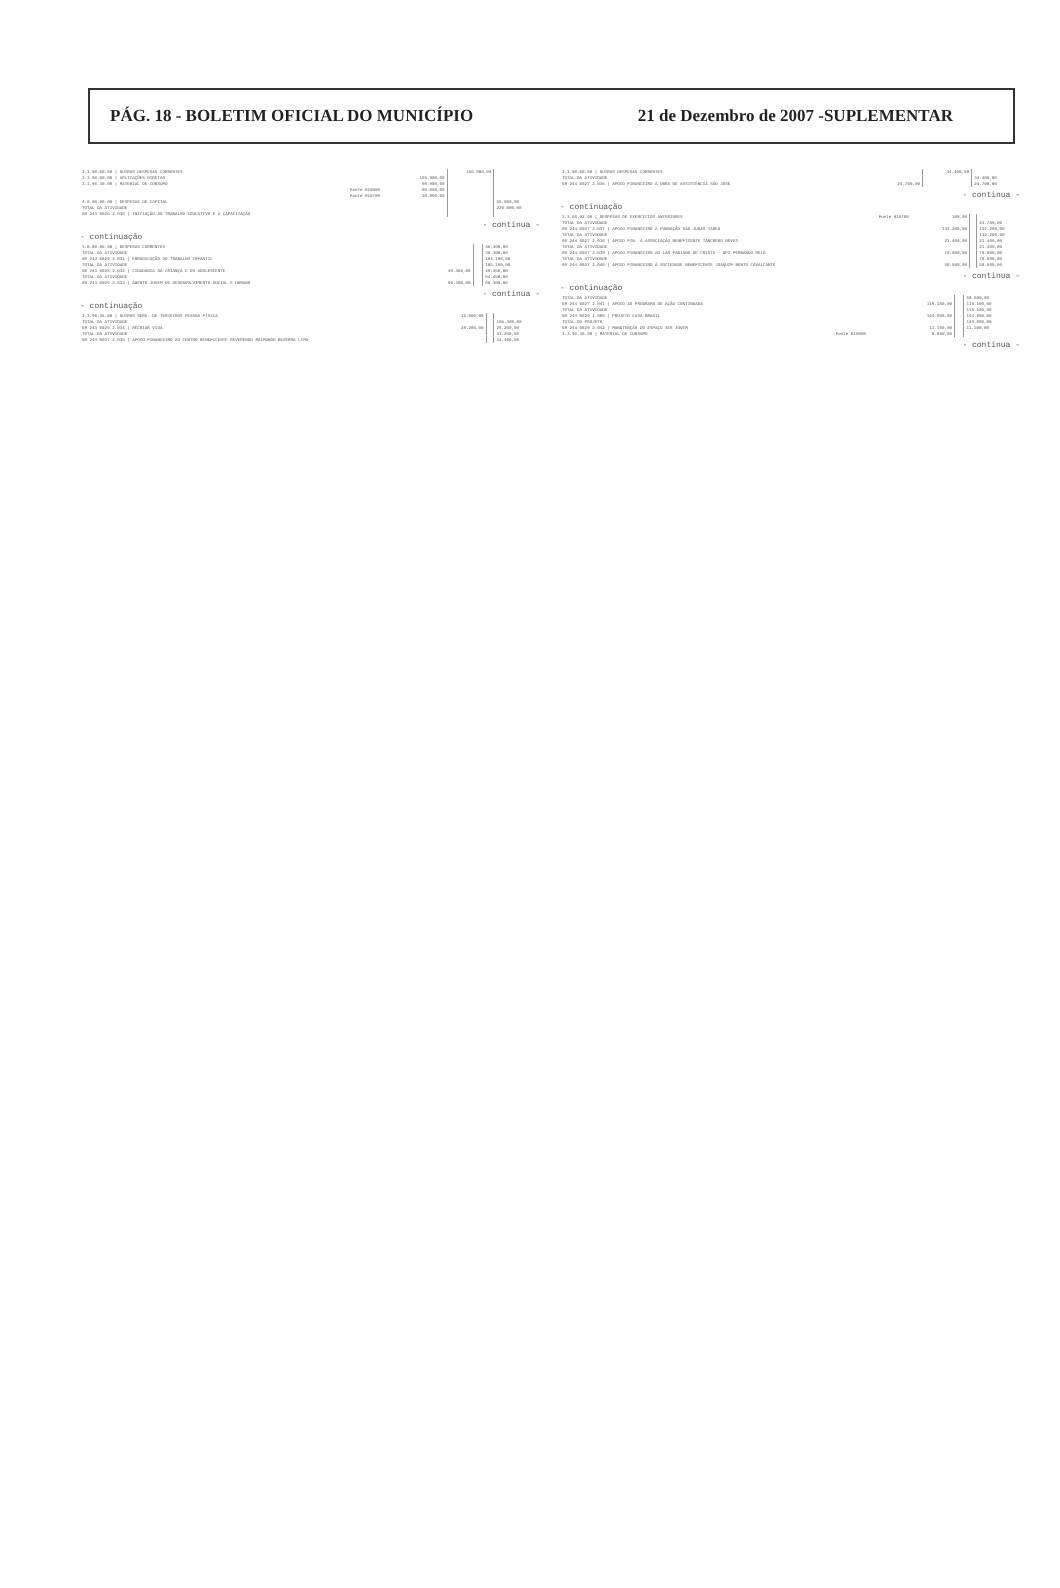PÁG. 18 - BOLETIM OFICIAL DO MUNICÍPIO 21 de Dezembro de 2007 -SUPLEMENTAR
| 3.3.00.00.00 / OUTRAS DESPESAS CORRENTES | | | 165.900,00 | |
| 3.3.90.00.00 / APLICAÇÕES DIRETAS | | 165.900,00 | | |
| 3.3.90.30.00 / MATERIAL DE CONSUMO | | 90.900,00 | | |
| | Fonte 010000 | 80.000,00 | | |
| | Fonte 010700 | 10.900,00 | | |
| 4.0.00.00.00 / DESPESAS DE CAPITAL | | | | 55.000,00 |
| TOTAL DA ATIVIDADE | | | | 220.000,00 |
| 08 243 0025 2.030 / INICIAÇÃO AO TRABALHO EDUCATIVO E À CAPACITAÇÃO | | | | |
- continua -
- continuação
| 3.0.00.00.00 / DESPESAS CORRENTES | | | | 36.300,00 |
| TOTAL DA ATIVIDADE | | | | 36.300,00 |
| 08 243 0025 2.031 / ERRADICAÇÃO DO TRABALHO INFANTIL | | | | 104.190,00 |
| TOTAL DA ATIVIDADE | | | | 105.190,00 |
| 08 243 0025 2.032 / CIDADANIA DA CRIANÇA E DO ADOLESCENTE | | 49.450,00 | | 49.450,00 |
| TOTAL DA ATIVIDADE | | | | 54.450,00 |
| 08 243 0025 2.033 / AGENTE JOVEM DE DESENVOLVIMENTO SOCIAL E HUMANO | | 96.300,00 | | 96.300,00 |
- continua -
- continuação
| 3.3.90.36.00 / OUTROS SERV. DE TERCEIROS PESSOA FÍSICA | | 15.000,00 | | |
| TOTAL DA ATIVIDADE | | | | 106.300,00 |
| 08 243 0025 2.034 / RECRIAR VIDA | | 28.200,00 | | 28.200,00 |
| TOTAL DA ATIVIDADE | | | | 33.200,00 |
| 08 244 0027 2.035 / APOIO FINANCEIRO AO CENTRO BENEFICENTE REVERENDO RAIMUNDO BEZERRA LIMA | | | | 34.400,00 |
| 3.3.00.00.00 / OUTRAS DESPESAS CORRENTES | | | 34.400,00 | |
| TOTAL DA ATIVIDADE | | | | 34.400,00 |
| 08 244 0027 2.036 / APOIO FINANCEIRO À OBRA DE ASSISTÊNCIA SÃO JOSÉ | | 24.700,00 | | 24.700,00 |
- continua -
- continuação
| 3.3.50.92.00 / DESPESAS DE EXERCÍCIOS ANTERIORES | Fonte 010700 | 100,00 | | |
| TOTAL DA ATIVIDADE | | | | 24.700,00 |
| 08 244 0027 2.037 / APOIO FINANCEIRO À FUNDAÇÃO SÃO JUDAS TADEU | | 132.200,00 | | 132.200,00 |
| TOTAL DA ATIVIDADE | | | | 132.200,00 |
| 08 244 0027 2.038 / APOIO FIN. À ASSOCIAÇÃO BENEFICENTE TANCREDO NEVES | | 21.400,00 | | 21.400,00 |
| TOTAL DA ATIVIDADE | | | | 21.400,00 |
| 08 244 0027 2.039 / APOIO FINANCEIRO AO LAR FABIANO DE CRISTO - UPI FERNANDO MELO | | 70.000,00 | | 70.000,00 |
| TOTAL DA ATIVIDADE | | | | 70.000,00 |
| 08 244 0027 2.040 / APOIO FINANCEIRO À SOCIEDADE BENEFICENTE JOAQUIM BENTO CAVALCANTE | | 58.500,00 | | 58.500,00 |
- continua -
- continuação
| TOTAL DA ATIVIDADE | | | | 58.500,00 |
| 08 244 0027 2.041 / APOIO AO PROGRAMA DE AÇÃO CONTINUADA | | 119.100,00 | | 119.100,00 |
| TOTAL DA ATIVIDADE | | | | 119.100,00 |
| 08 244 0029 1.006 / PROJETO CASA BRASIL | | 144.800,00 | | 144.800,00 |
| TOTAL DO PROJETO | | | | 149.800,00 |
| 08 244 0029 2.042 / MANUTENÇÃO DO ESPAÇO SER JOVEM | | 11.100,00 | | 11.100,00 |
| 3.3.90.30.00 / MATERIAL DE CONSUMO | Fonte 010000 | 8.000,00 | | |
- continua -